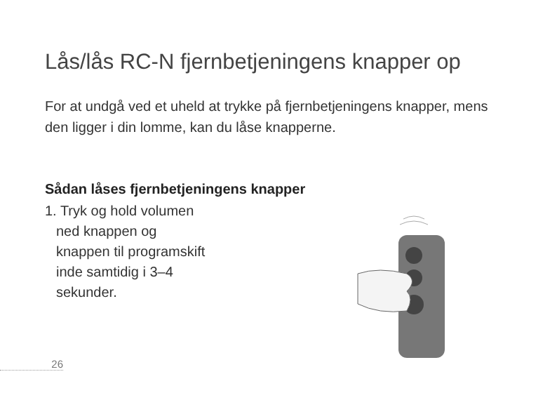Lås/lås RC-N fjernbetjeningens knapper op
For at undgå ved et uheld at trykke på fjernbetjeningens knapper, mens den ligger i din lomme, kan du låse knapperne.
Sådan låses fjernbetjeningens knapper
1. Tryk og hold volumen ned knappen og knappen til programskift inde samtidig i 3–4 sekunder.
26